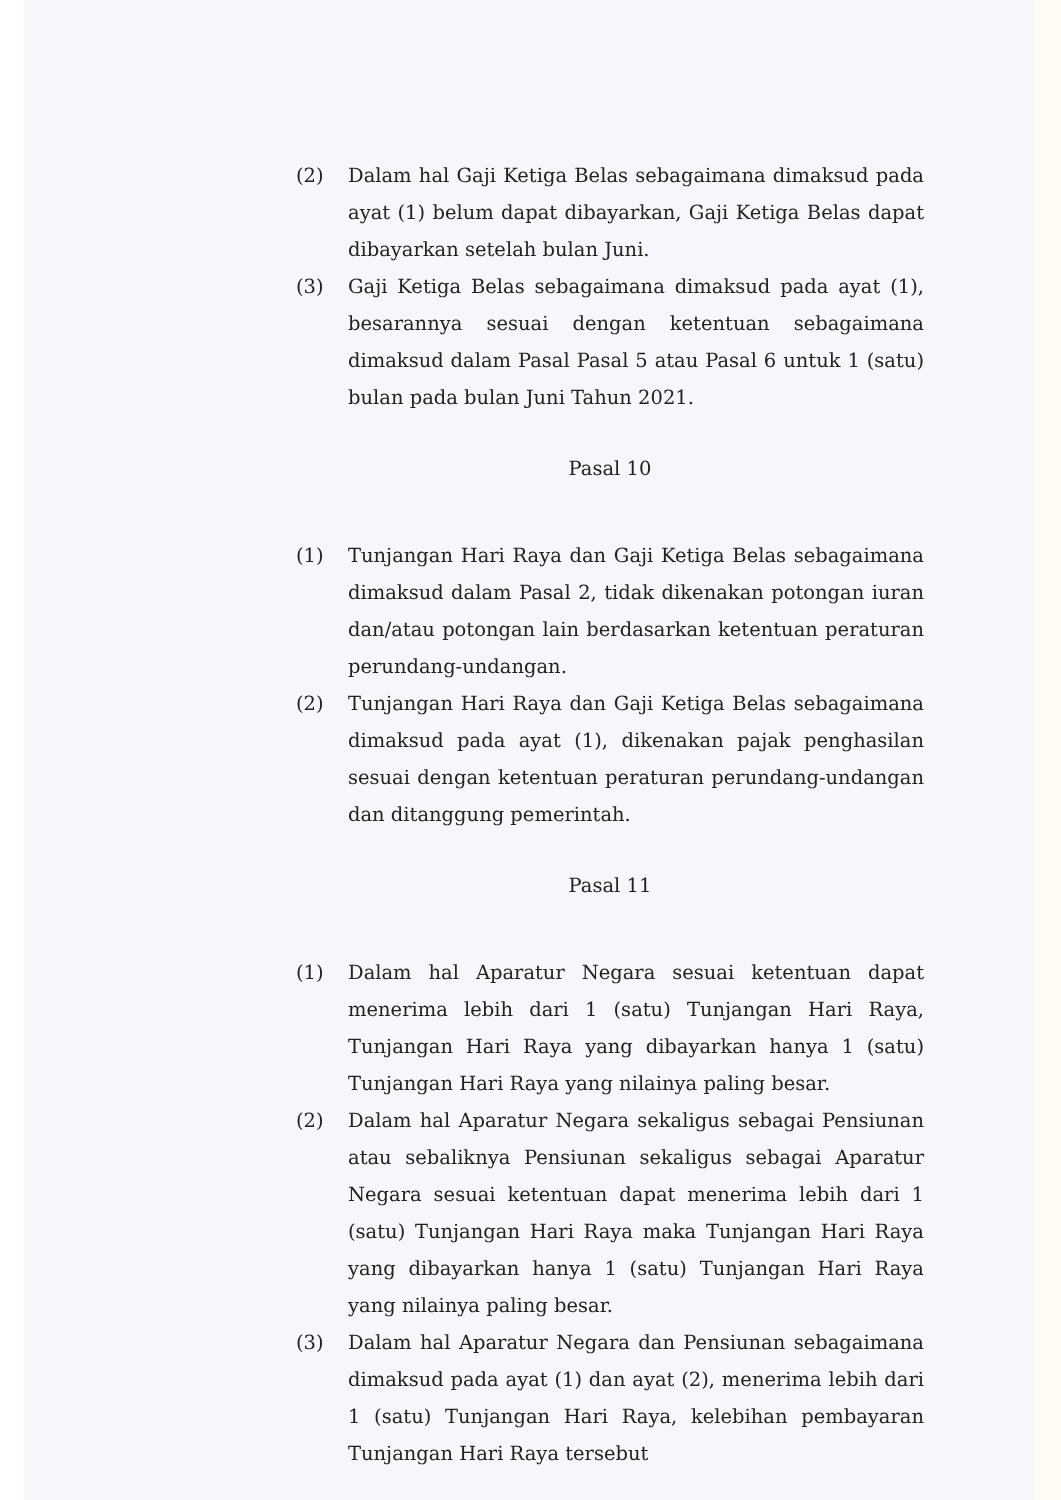(2) Dalam hal Gaji Ketiga Belas sebagaimana dimaksud pada ayat (1) belum dapat dibayarkan, Gaji Ketiga Belas dapat dibayarkan setelah bulan Juni.
(3) Gaji Ketiga Belas sebagaimana dimaksud pada ayat (1), besarannya sesuai dengan ketentuan sebagaimana dimaksud dalam Pasal Pasal 5 atau Pasal 6 untuk 1 (satu) bulan pada bulan Juni Tahun 2021.
Pasal 10
(1) Tunjangan Hari Raya dan Gaji Ketiga Belas sebagaimana dimaksud dalam Pasal 2, tidak dikenakan potongan iuran dan/atau potongan lain berdasarkan ketentuan peraturan perundang-undangan.
(2) Tunjangan Hari Raya dan Gaji Ketiga Belas sebagaimana dimaksud pada ayat (1), dikenakan pajak penghasilan sesuai dengan ketentuan peraturan perundang-undangan dan ditanggung pemerintah.
Pasal 11
(1) Dalam hal Aparatur Negara sesuai ketentuan dapat menerima lebih dari 1 (satu) Tunjangan Hari Raya, Tunjangan Hari Raya yang dibayarkan hanya 1 (satu) Tunjangan Hari Raya yang nilainya paling besar.
(2) Dalam hal Aparatur Negara sekaligus sebagai Pensiunan atau sebaliknya Pensiunan sekaligus sebagai Aparatur Negara sesuai ketentuan dapat menerima lebih dari 1 (satu) Tunjangan Hari Raya maka Tunjangan Hari Raya yang dibayarkan hanya 1 (satu) Tunjangan Hari Raya yang nilainya paling besar.
(3) Dalam hal Aparatur Negara dan Pensiunan sebagaimana dimaksud pada ayat (1) dan ayat (2), menerima lebih dari 1 (satu) Tunjangan Hari Raya, kelebihan pembayaran Tunjangan Hari Raya tersebut